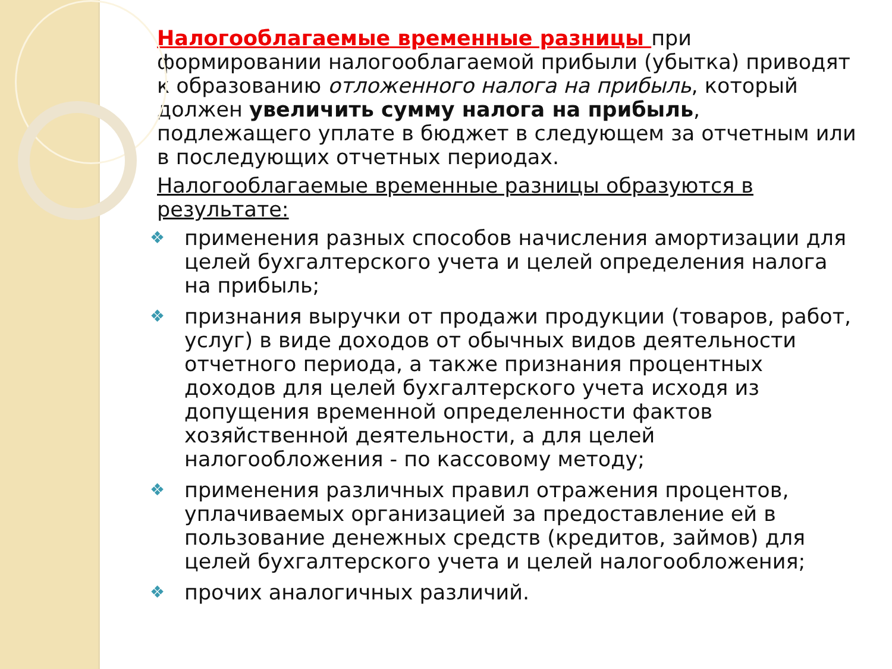Налогооблагаемые временные разницы при формировании налогооблагаемой прибыли (убытка) приводят к образованию отложенного налога на прибыль, который должен увеличить сумму налога на прибыль, подлежащего уплате в бюджет в следующем за отчетным или в последующих отчетных периодах.
Налогооблагаемые временные разницы образуются в результате:
❖ применения разных способов начисления амортизации для целей бухгалтерского учета и целей определения налога на прибыль;
❖ признания выручки от продажи продукции (товаров, работ, услуг) в виде доходов от обычных видов деятельности отчетного периода, а также признания процентных доходов для целей бухгалтерского учета исходя из допущения временной определенности фактов хозяйственной деятельности, а для целей налогообложения - по кассовому методу;
❖ применения различных правил отражения процентов, уплачиваемых организацией за предоставление ей в пользование денежных средств (кредитов, займов) для целей бухгалтерского учета и целей налогообложения;
❖ прочих аналогичных различий.